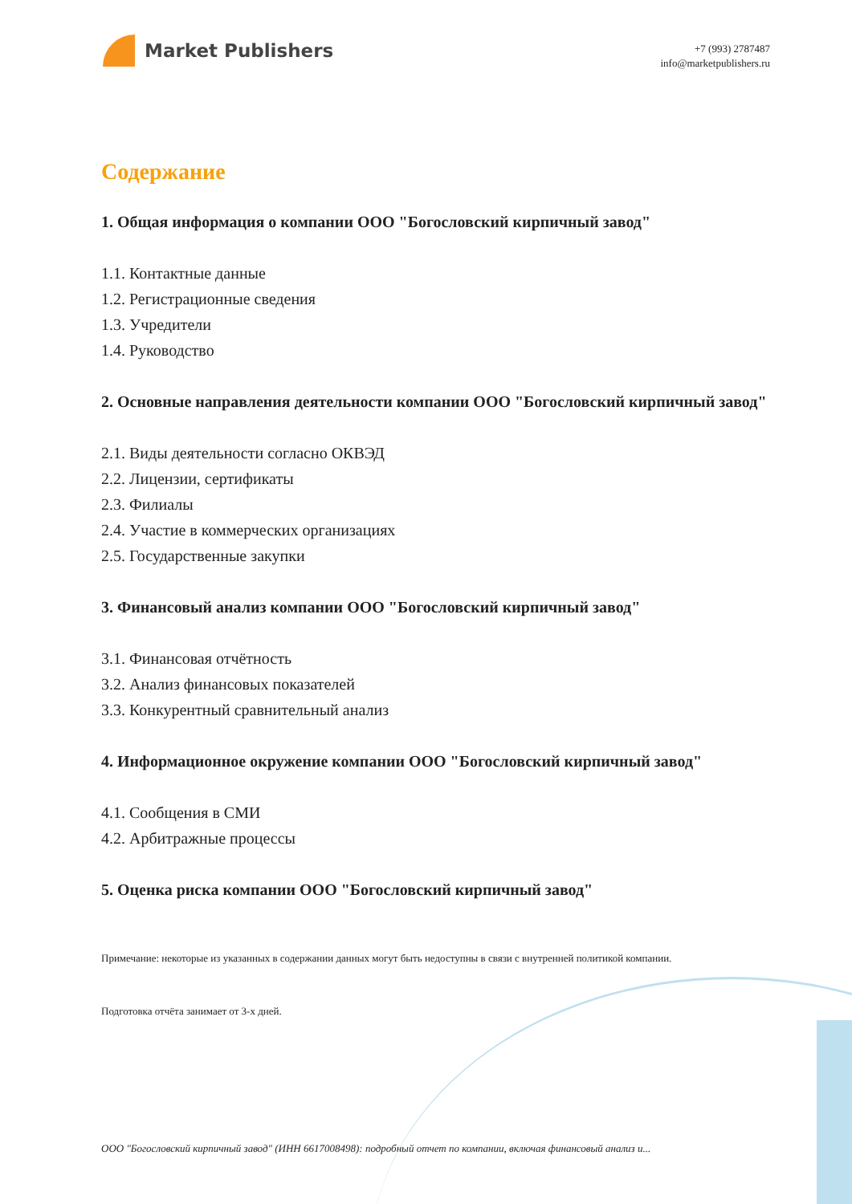Market Publishers
+7 (993) 2787487
info@marketpublishers.ru
Содержание
1. Общая информация о компании ООО "Богословский кирпичный завод"
1.1. Контактные данные
1.2. Регистрационные сведения
1.3. Учредители
1.4. Руководство
2. Основные направления деятельности компании ООО "Богословский кирпичный завод"
2.1. Виды деятельности согласно ОКВЭД
2.2. Лицензии, сертификаты
2.3. Филиалы
2.4. Участие в коммерческих организациях
2.5. Государственные закупки
3. Финансовый анализ компании ООО "Богословский кирпичный завод"
3.1. Финансовая отчётность
3.2. Анализ финансовых показателей
3.3. Конкурентный сравнительный анализ
4. Информационное окружение компании ООО "Богословский кирпичный завод"
4.1. Сообщения в СМИ
4.2. Арбитражные процессы
5. Оценка риска компании ООО "Богословский кирпичный завод"
Примечание: некоторые из указанных в содержании данных могут быть недоступны в связи с внутренней политикой компании.
Подготовка отчёта занимает от 3-х дней.
ООО "Богословский кирпичный завод" (ИНН 6617008498): подробный отчет по компании, включая финансовый анализ и...